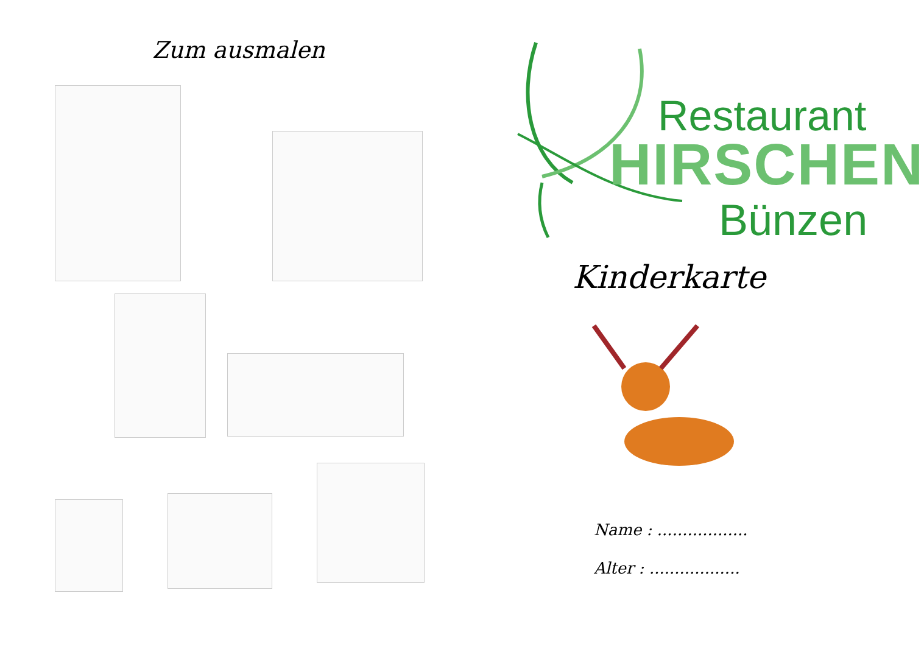Zum ausmalen
Restaurant
HIRSCHEN
Bünzen
Kinderkarte
Name : ..................
Alter : ..................